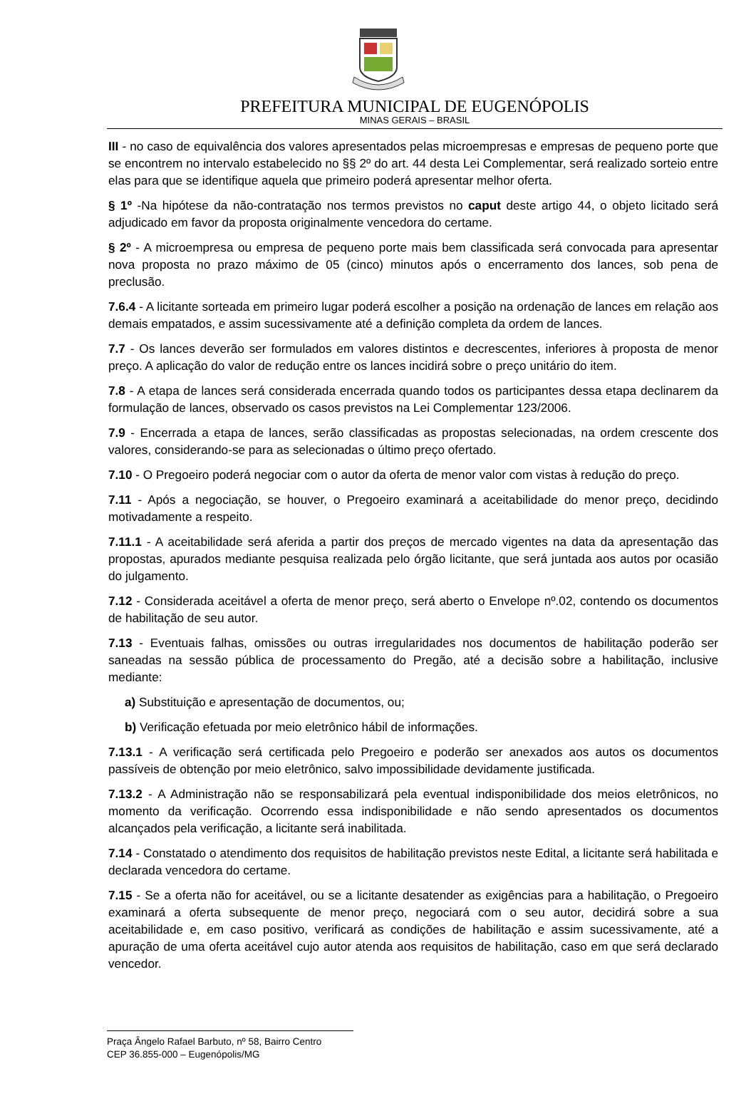PREFEITURA MUNICIPAL DE EUGENÓPOLIS
MINAS GERAIS – BRASIL
III - no caso de equivalência dos valores apresentados pelas microempresas e empresas de pequeno porte que se encontrem no intervalo estabelecido no §§ 2º do art. 44 desta Lei Complementar, será realizado sorteio entre elas para que se identifique aquela que primeiro poderá apresentar melhor oferta.
§ 1º -Na hipótese da não-contratação nos termos previstos no caput deste artigo 44, o objeto licitado será adjudicado em favor da proposta originalmente vencedora do certame.
§ 2º - A microempresa ou empresa de pequeno porte mais bem classificada será convocada para apresentar nova proposta no prazo máximo de 05 (cinco) minutos após o encerramento dos lances, sob pena de preclusão.
7.6.4 - A licitante sorteada em primeiro lugar poderá escolher a posição na ordenação de lances em relação aos demais empatados, e assim sucessivamente até a definição completa da ordem de lances.
7.7 - Os lances deverão ser formulados em valores distintos e decrescentes, inferiores à proposta de menor preço. A aplicação do valor de redução entre os lances incidirá sobre o preço unitário do item.
7.8 - A etapa de lances será considerada encerrada quando todos os participantes dessa etapa declinarem da formulação de lances, observado os casos previstos na Lei Complementar 123/2006.
7.9 - Encerrada a etapa de lances, serão classificadas as propostas selecionadas, na ordem crescente dos valores, considerando-se para as selecionadas o último preço ofertado.
7.10 - O Pregoeiro poderá negociar com o autor da oferta de menor valor com vistas à redução do preço.
7.11 - Após a negociação, se houver, o Pregoeiro examinará a aceitabilidade do menor preço, decidindo motivadamente a respeito.
7.11.1 - A aceitabilidade será aferida a partir dos preços de mercado vigentes na data da apresentação das propostas, apurados mediante pesquisa realizada pelo órgão licitante, que será juntada aos autos por ocasião do julgamento.
7.12 - Considerada aceitável a oferta de menor preço, será aberto o Envelope nº.02, contendo os documentos de habilitação de seu autor.
7.13 - Eventuais falhas, omissões ou outras irregularidades nos documentos de habilitação poderão ser saneadas na sessão pública de processamento do Pregão, até a decisão sobre a habilitação, inclusive mediante:
a) Substituição e apresentação de documentos, ou;
b) Verificação efetuada por meio eletrônico hábil de informações.
7.13.1 - A verificação será certificada pelo Pregoeiro e poderão ser anexados aos autos os documentos passíveis de obtenção por meio eletrônico, salvo impossibilidade devidamente justificada.
7.13.2 - A Administração não se responsabilizará pela eventual indisponibilidade dos meios eletrônicos, no momento da verificação. Ocorrendo essa indisponibilidade e não sendo apresentados os documentos alcançados pela verificação, a licitante será inabilitada.
7.14 - Constatado o atendimento dos requisitos de habilitação previstos neste Edital, a licitante será habilitada e declarada vencedora do certame.
7.15 - Se a oferta não for aceitável, ou se a licitante desatender as exigências para a habilitação, o Pregoeiro examinará a oferta subsequente de menor preço, negociará com o seu autor, decidirá sobre a sua aceitabilidade e, em caso positivo, verificará as condições de habilitação e assim sucessivamente, até a apuração de uma oferta aceitável cujo autor atenda aos requisitos de habilitação, caso em que será declarado vencedor.
Praça Ângelo Rafael Barbuto, nº 58, Bairro Centro
CEP 36.855-000 – Eugenópolis/MG